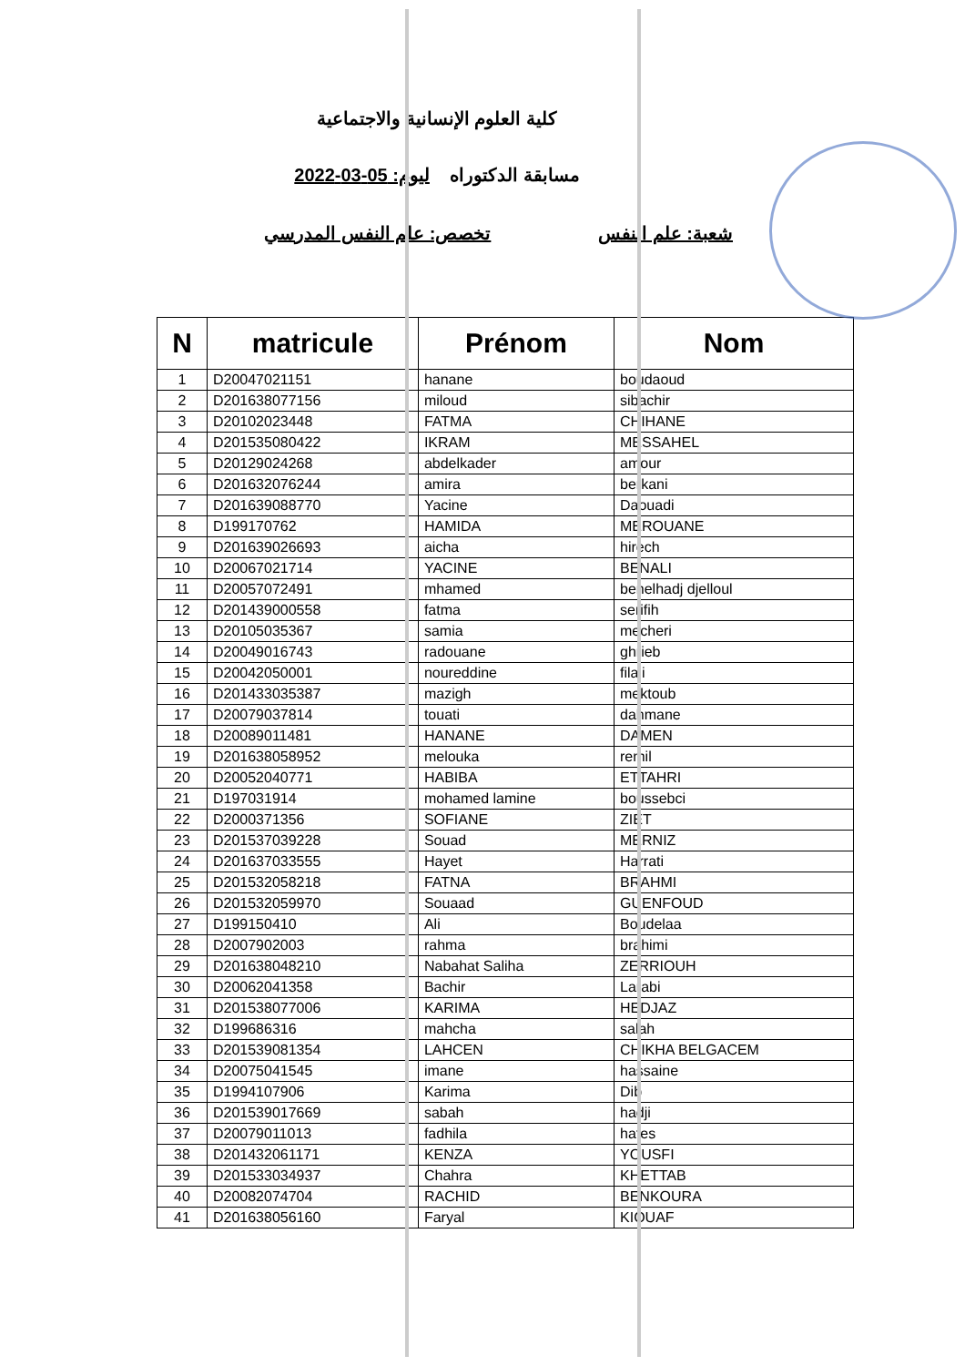كلية العلوم الإنسانية والاجتماعية
مسابقة الدكتوراه ليوم: 05-03-2022
شعبة: علم النفس تخصص: علم النفس المدرسي
| N | matricule | Prénom | Nom |
| --- | --- | --- | --- |
| 1 | D20047021151 | hanane | boudaoud |
| 2 | D201638077156 | miloud | sibachir |
| 3 | D20102023448 | FATMA | CHIHANE |
| 4 | D201535080422 | IKRAM | MESSAHEL |
| 5 | D20129024268 | abdelkader | amour |
| 6 | D201632076244 | amira | berkani |
| 7 | D201639088770 | Yacine | Daouadi |
| 8 | D199170762 | HAMIDA | MEROUANE |
| 9 | D201639026693 | aicha | hirech |
| 10 | D20067021714 | YACINE | BENALI |
| 11 | D20057072491 | mhamed | benelhadj djelloul |
| 12 | D201439000558 | fatma | serifih |
| 13 | D20105035367 | samia | mecheri |
| 14 | D20049016743 | radouane | ghrieb |
| 15 | D20042050001 | noureddine | filali |
| 16 | D201433035387 | mazigh | mektoub |
| 17 | D20079037814 | touati | dahmane |
| 18 | D20089011481 | HANANE | DAMEN |
| 19 | D201638058952 | melouka | remil |
| 20 | D20052040771 | HABIBA | ETTAHRI |
| 21 | D197031914 | mohamed lamine | boussebci |
| 22 | D2000371356 | SOFIANE | ZIET |
| 23 | D201537039228 | Souad | MERNIZ |
| 24 | D201637033555 | Hayet | Harrati |
| 25 | D201532058218 | FATNA | BRAHMI |
| 26 | D201532059970 | Souaad | GUENFOUD |
| 27 | D199150410 | Ali | Boudelaa |
| 28 | D2007902003 | rahma | brahimi |
| 29 | D201638048210 | Nabahat Saliha | ZERRIOUH |
| 30 | D20062041358 | Bachir | Larabi |
| 31 | D201538077006 | KARIMA | HEDJAZ |
| 32 | D199686316 | mahcha | salah |
| 33 | D201539081354 | LAHCEN | CHIKHA BELGACEM |
| 34 | D20075041545 | imane | hassaine |
| 35 | D1994107906 | Karima | Dib |
| 36 | D201539017669 | sabah | hadji |
| 37 | D20079011013 | fadhila | hafes |
| 38 | D201432061171 | KENZA | YOUSFI |
| 39 | D201533034937 | Chahra | KHETTAB |
| 40 | D20082074704 | RACHID | BENKOURA |
| 41 | D201638056160 | Faryal | KIOUAF |